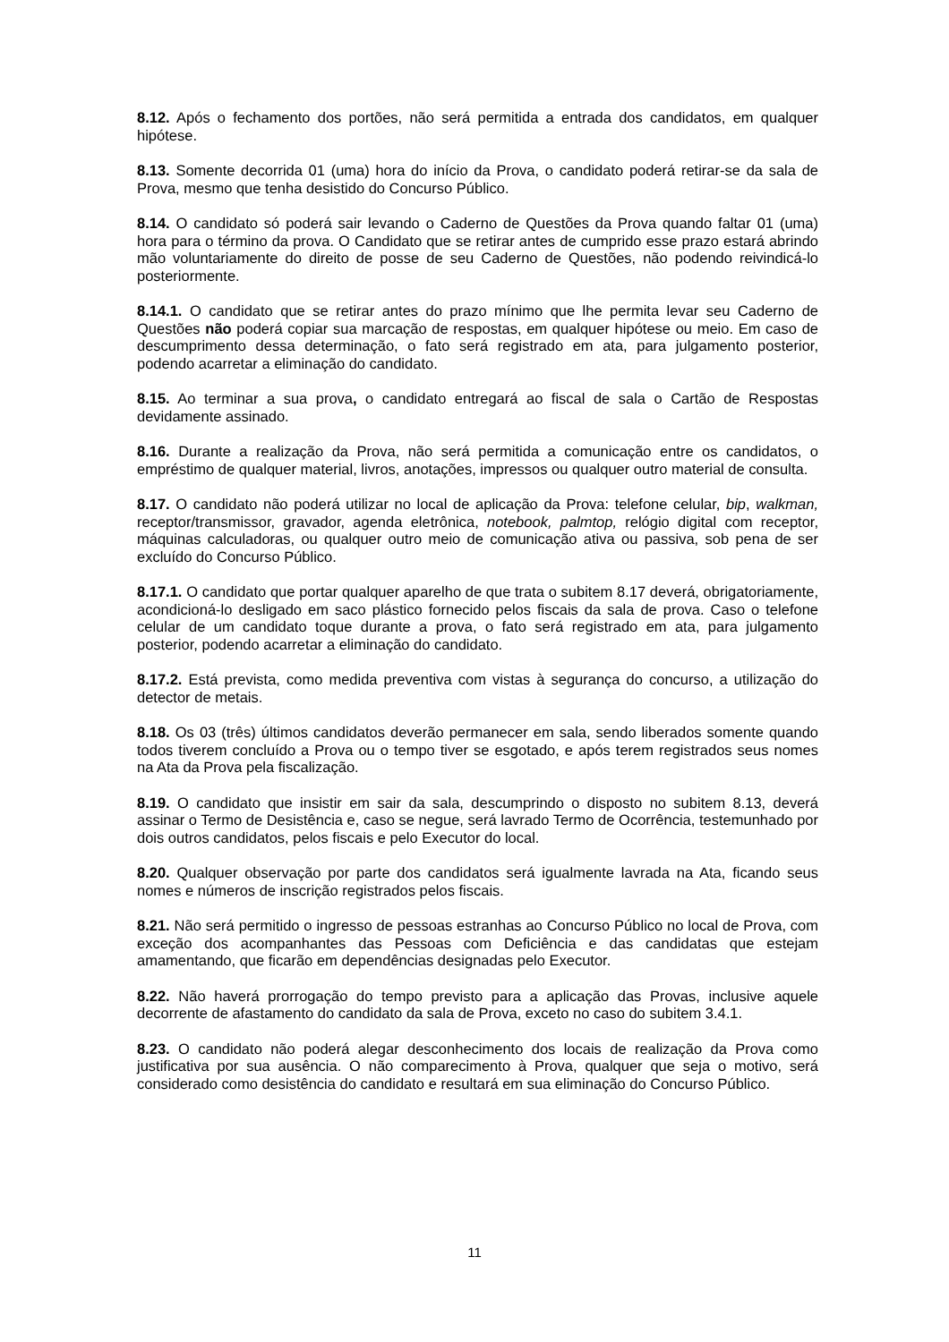8.12. Após o fechamento dos portões, não será permitida a entrada dos candidatos, em qualquer hipótese.
8.13. Somente decorrida 01 (uma) hora do início da Prova, o candidato poderá retirar-se da sala de Prova, mesmo que tenha desistido do Concurso Público.
8.14. O candidato só poderá sair levando o Caderno de Questões da Prova quando faltar 01 (uma) hora para o término da prova. O Candidato que se retirar antes de cumprido esse prazo estará abrindo mão voluntariamente do direito de posse de seu Caderno de Questões, não podendo reivindicá-lo posteriormente.
8.14.1. O candidato que se retirar antes do prazo mínimo que lhe permita levar seu Caderno de Questões não poderá copiar sua marcação de respostas, em qualquer hipótese ou meio. Em caso de descumprimento dessa determinação, o fato será registrado em ata, para julgamento posterior, podendo acarretar a eliminação do candidato.
8.15. Ao terminar a sua prova, o candidato entregará ao fiscal de sala o Cartão de Respostas devidamente assinado.
8.16. Durante a realização da Prova, não será permitida a comunicação entre os candidatos, o empréstimo de qualquer material, livros, anotações, impressos ou qualquer outro material de consulta.
8.17. O candidato não poderá utilizar no local de aplicação da Prova: telefone celular, bip, walkman, receptor/transmissor, gravador, agenda eletrônica, notebook, palmtop, relógio digital com receptor, máquinas calculadoras, ou qualquer outro meio de comunicação ativa ou passiva, sob pena de ser excluído do Concurso Público.
8.17.1. O candidato que portar qualquer aparelho de que trata o subitem 8.17 deverá, obrigatoriamente, acondicioná-lo desligado em saco plástico fornecido pelos fiscais da sala de prova. Caso o telefone celular de um candidato toque durante a prova, o fato será registrado em ata, para julgamento posterior, podendo acarretar a eliminação do candidato.
8.17.2. Está prevista, como medida preventiva com vistas à segurança do concurso, a utilização do detector de metais.
8.18. Os 03 (três) últimos candidatos deverão permanecer em sala, sendo liberados somente quando todos tiverem concluído a Prova ou o tempo tiver se esgotado, e após terem registrados seus nomes na Ata da Prova pela fiscalização.
8.19. O candidato que insistir em sair da sala, descumprindo o disposto no subitem 8.13, deverá assinar o Termo de Desistência e, caso se negue, será lavrado Termo de Ocorrência, testemunhado por dois outros candidatos, pelos fiscais e pelo Executor do local.
8.20. Qualquer observação por parte dos candidatos será igualmente lavrada na Ata, ficando seus nomes e números de inscrição registrados pelos fiscais.
8.21. Não será permitido o ingresso de pessoas estranhas ao Concurso Público no local de Prova, com exceção dos acompanhantes das Pessoas com Deficiência e das candidatas que estejam amamentando, que ficarão em dependências designadas pelo Executor.
8.22. Não haverá prorrogação do tempo previsto para a aplicação das Provas, inclusive aquele decorrente de afastamento do candidato da sala de Prova, exceto no caso do subitem 3.4.1.
8.23. O candidato não poderá alegar desconhecimento dos locais de realização da Prova como justificativa por sua ausência. O não comparecimento à Prova, qualquer que seja o motivo, será considerado como desistência do candidato e resultará em sua eliminação do Concurso Público.
11